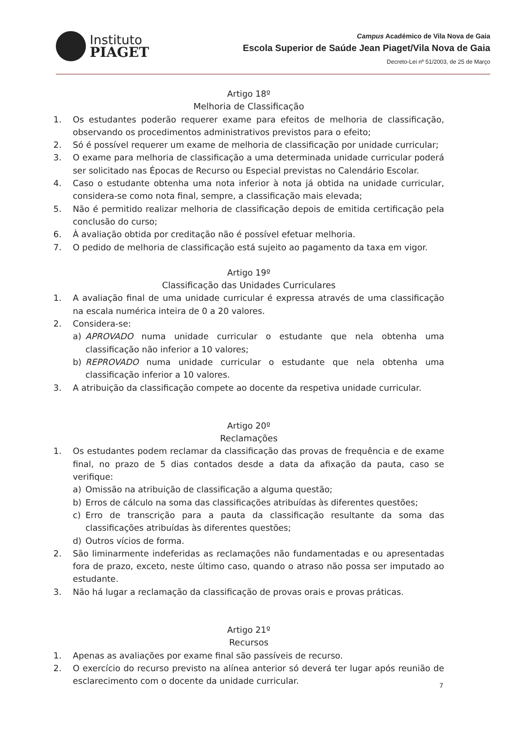Instituto
PIAGET
Campus Académico de Vila Nova de Gaia
Escola Superior de Saúde Jean Piaget/Vila Nova de Gaia
Decreto-Lei nº 51/2003, de 25 de Março
Artigo 18º
Melhoria de Classificação
1. Os estudantes poderão requerer exame para efeitos de melhoria de classificação, observando os procedimentos administrativos previstos para o efeito;
2. Só é possível requerer um exame de melhoria de classificação por unidade curricular;
3. O exame para melhoria de classificação a uma determinada unidade curricular poderá ser solicitado nas Épocas de Recurso ou Especial previstas no Calendário Escolar.
4. Caso o estudante obtenha uma nota inferior à nota já obtida na unidade curricular, considera-se como nota final, sempre, a classificação mais elevada;
5. Não é permitido realizar melhoria de classificação depois de emitida certificação pela conclusão do curso;
6. À avaliação obtida por creditação não é possível efetuar melhoria.
7. O pedido de melhoria de classificação está sujeito ao pagamento da taxa em vigor.
Artigo 19º
Classificação das Unidades Curriculares
1. A avaliação final de uma unidade curricular é expressa através de uma classificação na escala numérica inteira de 0 a 20 valores.
2. Considera-se:
a) APROVADO numa unidade curricular o estudante que nela obtenha uma classificação não inferior a 10 valores;
b) REPROVADO numa unidade curricular o estudante que nela obtenha uma classificação inferior a 10 valores.
3. A atribuição da classificação compete ao docente da respetiva unidade curricular.
Artigo 20º
Reclamações
1. Os estudantes podem reclamar da classificação das provas de frequência e de exame final, no prazo de 5 dias contados desde a data da afixação da pauta, caso se verifique:
a) Omissão na atribuição de classificação a alguma questão;
b) Erros de cálculo na soma das classificações atribuídas às diferentes questões;
c) Erro de transcrição para a pauta da classificação resultante da soma das classificações atribuídas às diferentes questões;
d) Outros vícios de forma.
2. São liminarmente indeferidas as reclamações não fundamentadas e ou apresentadas fora de prazo, exceto, neste último caso, quando o atraso não possa ser imputado ao estudante.
3. Não há lugar a reclamação da classificação de provas orais e provas práticas.
Artigo 21º
Recursos
1. Apenas as avaliações por exame final são passíveis de recurso.
2. O exercício do recurso previsto na alínea anterior só deverá ter lugar após reunião de esclarecimento com o docente da unidade curricular.
7